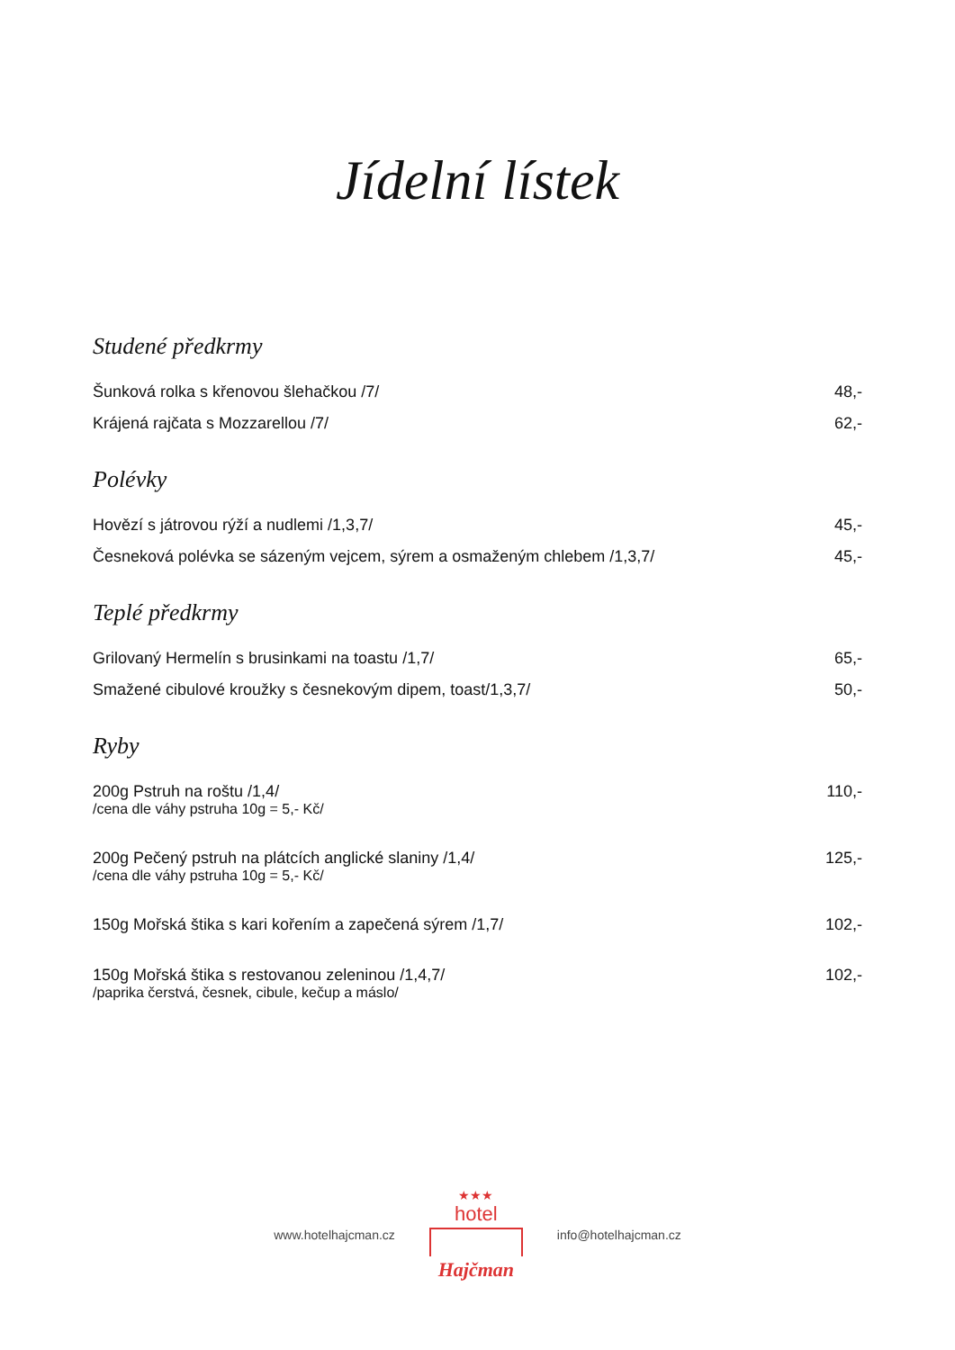Jídelní lístek
Studené předkrmy
| Šunková rolka s křenovou šlehačkou /7/ | 48,- |
| Krájená rajčata s Mozzarellou /7/ | 62,- |
Polévky
| Hovězí s játrovou rýží a nudlemi /1,3,7/ | 45,- |
| Česneková polévka se sázeným vejcem, sýrem a osmaženým chlebem /1,3,7/ | 45,- |
Teplé předkrmy
| Grilovaný Hermelín s brusinkami na toastu /1,7/ | 65,- |
| Smažené cibulové kroužky s česnekovým dipem, toast/1,3,7/ | 50,- |
Ryby
| 200g Pstruh na roštu /1,4/ /cena dle váhy pstruha 10g = 5,- Kč/ | 110,- |
| 200g Pečený pstruh na plátcích anglické slaniny /1,4/ /cena dle váhy pstruha 10g = 5,- Kč/ | 125,- |
| 150g Mořská štika s kari kořením a zapečená sýrem /1,7/ | 102,- |
| 150g Mořská štika s restovanou zeleninou /1,4,7/ /paprika čerstvá, česnek, cibule, kečup a máslo/ | 102,- |
www.hotelhajcman.cz
★★★
hotel
Hajčman
info@hotelhajcman.cz